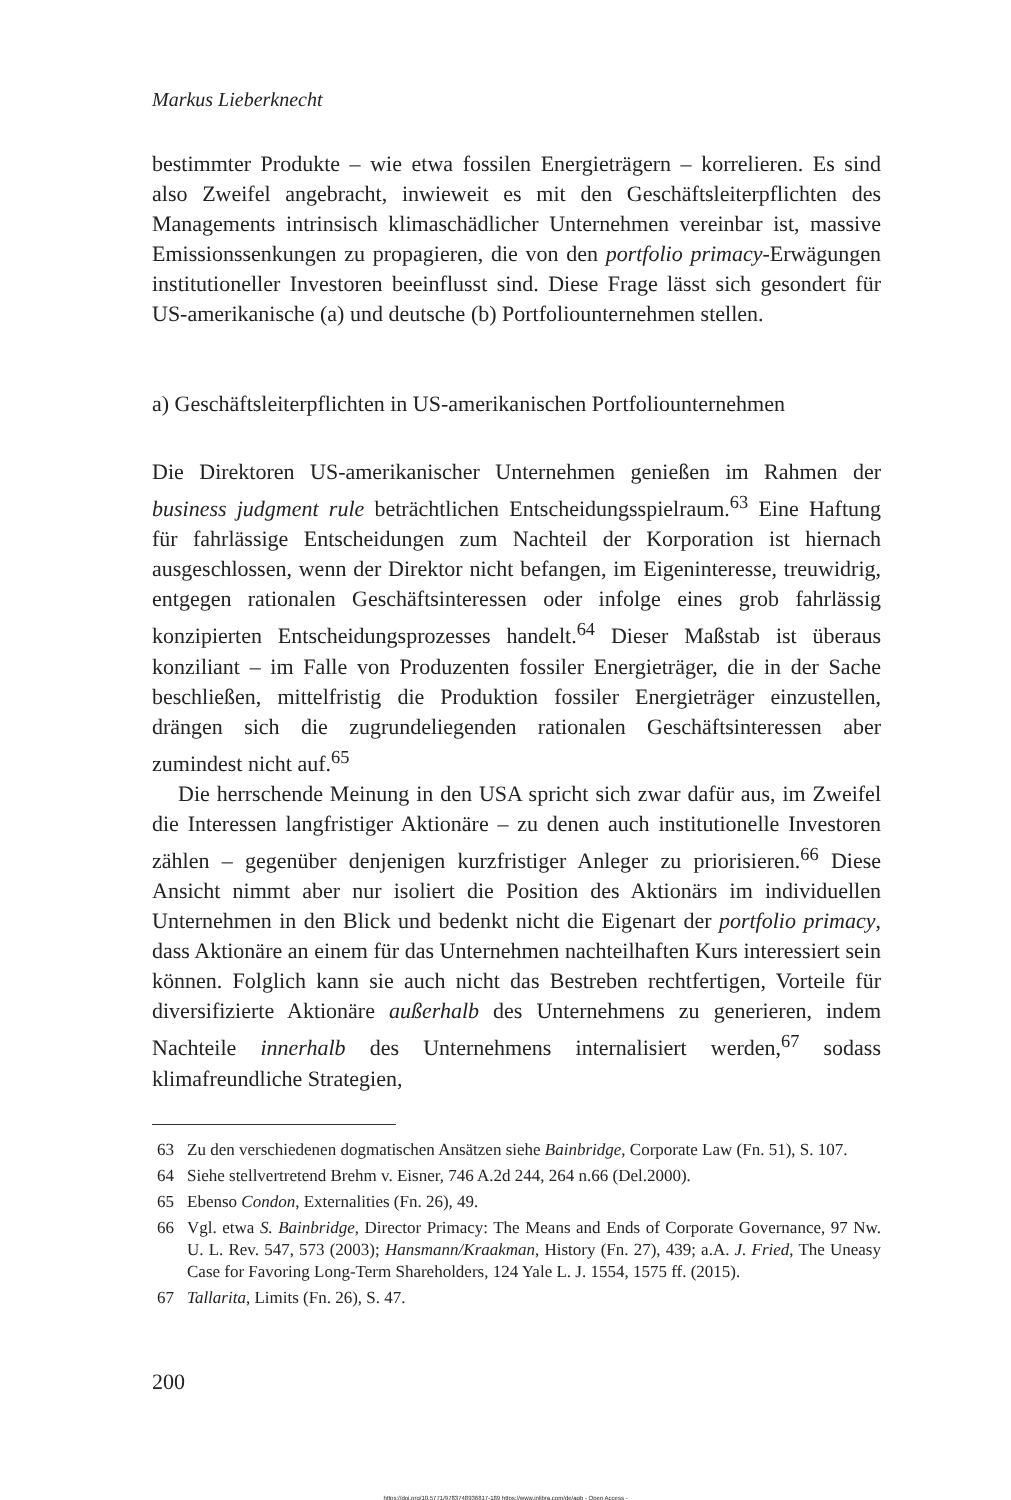Markus Lieberknecht
bestimmter Produkte – wie etwa fossilen Energieträgern – korrelieren. Es sind also Zweifel angebracht, inwieweit es mit den Geschäftsleiterpflichten des Managements intrinsisch klimaschädlicher Unternehmen vereinbar ist, massive Emissionssenkungen zu propagieren, die von den portfolio primacy-Erwägungen institutioneller Investoren beeinflusst sind. Diese Frage lässt sich gesondert für US-amerikanische (a) und deutsche (b) Portfoliounternehmen stellen.
a) Geschäftsleiterpflichten in US-amerikanischen Portfoliounternehmen
Die Direktoren US-amerikanischer Unternehmen genießen im Rahmen der business judgment rule beträchtlichen Entscheidungsspielraum.<sup>63</sup> Eine Haftung für fahrlässige Entscheidungen zum Nachteil der Korporation ist hiernach ausgeschlossen, wenn der Direktor nicht befangen, im Eigeninteresse, treuwidrig, entgegen rationalen Geschäftsinteressen oder infolge eines grob fahrlässig konzipierten Entscheidungsprozesses handelt.<sup>64</sup> Dieser Maßstab ist überaus konziliant – im Falle von Produzenten fossiler Energieträger, die in der Sache beschließen, mittelfristig die Produktion fossiler Energieträger einzustellen, drängen sich die zugrundeliegenden rationalen Geschäftsinteressen aber zumindest nicht auf.<sup>65</sup>
Die herrschende Meinung in den USA spricht sich zwar dafür aus, im Zweifel die Interessen langfristiger Aktionäre – zu denen auch institutionelle Investoren zählen – gegenüber denjenigen kurzfristiger Anleger zu priorisieren.<sup>66</sup> Diese Ansicht nimmt aber nur isoliert die Position des Aktionärs im individuellen Unternehmen in den Blick und bedenkt nicht die Eigenart der portfolio primacy, dass Aktionäre an einem für das Unternehmen nachteilhaften Kurs interessiert sein können. Folglich kann sie auch nicht das Bestreben rechtfertigen, Vorteile für diversifizierte Aktionäre außerhalb des Unternehmens zu generieren, indem Nachteile innerhalb des Unternehmens internalisiert werden,<sup>67</sup> sodass klimafreundliche Strategien,
63 Zu den verschiedenen dogmatischen Ansätzen siehe Bainbridge, Corporate Law (Fn. 51), S. 107.
64 Siehe stellvertretend Brehm v. Eisner, 746 A.2d 244, 264 n.66 (Del.2000).
65 Ebenso Condon, Externalities (Fn. 26), 49.
66 Vgl. etwa S. Bainbridge, Director Primacy: The Means and Ends of Corporate Governance, 97 Nw. U. L. Rev. 547, 573 (2003); Hansmann/Kraakman, History (Fn. 27), 439; a.A. J. Fried, The Uneasy Case for Favoring Long-Term Shareholders, 124 Yale L. J. 1554, 1575 ff. (2015).
67 Tallarita, Limits (Fn. 26), S. 47.
200
https://doi.org/10.5771/9783748936817-189 https://www.inlibra.com/de/agb - Open Access -